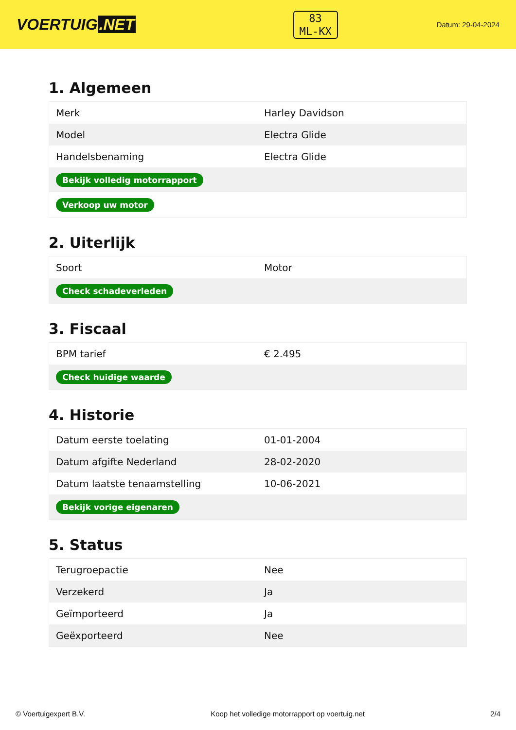VOERTUIG.NET
83
ML-KX
Datum: 29-04-2024
1. Algemeen
| Merk | Harley Davidson |
| Model | Electra Glide |
| Handelsbenaming | Electra Glide |
| Bekijk volledig motorrapport | |
| Verkoop uw motor | |
2. Uiterlijk
| Soort | Motor |
| Check schadeverleden | |
3. Fiscaal
| BPM tarief | € 2.495 |
| Check huidige waarde | |
4. Historie
| Datum eerste toelating | 01-01-2004 |
| Datum afgifte Nederland | 28-02-2020 |
| Datum laatste tenaamstelling | 10-06-2021 |
| Bekijk vorige eigenaren | |
5. Status
| Terugroepactie | Nee |
| Verzekerd | Ja |
| Geïmporteerd | Ja |
| Geëxporteerd | Nee |
© Voertuigexpert B.V. Koop het volledige motorrapport op voertuig.net 2/4